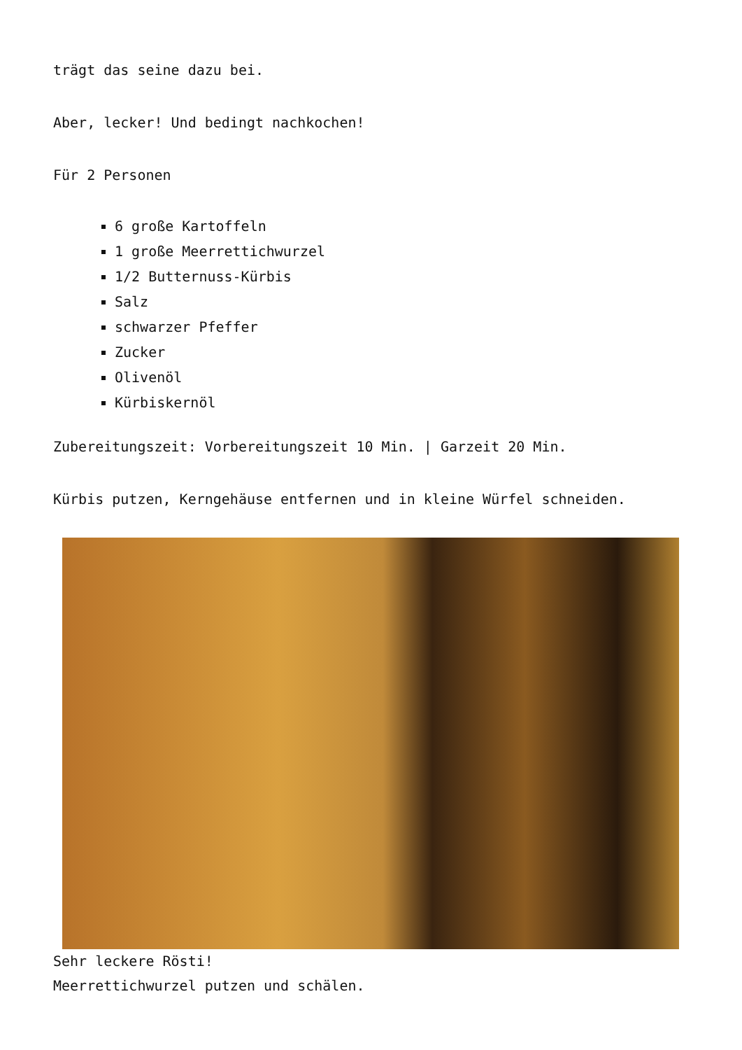trägt das seine dazu bei.
Aber, lecker! Und bedingt nachkochen!
Für 2 Personen
6 große Kartoffeln
1 große Meerrettichwurzel
1/2 Butternuss-Kürbis
Salz
schwarzer Pfeffer
Zucker
Olivenöl
Kürbiskernöl
Zubereitungszeit: Vorbereitungszeit 10 Min. | Garzeit 20 Min.
Kürbis putzen, Kerngehäuse entfernen und in kleine Würfel schneiden.
Sehr leckere Rösti!
Meerrettichwurzel putzen und schälen.